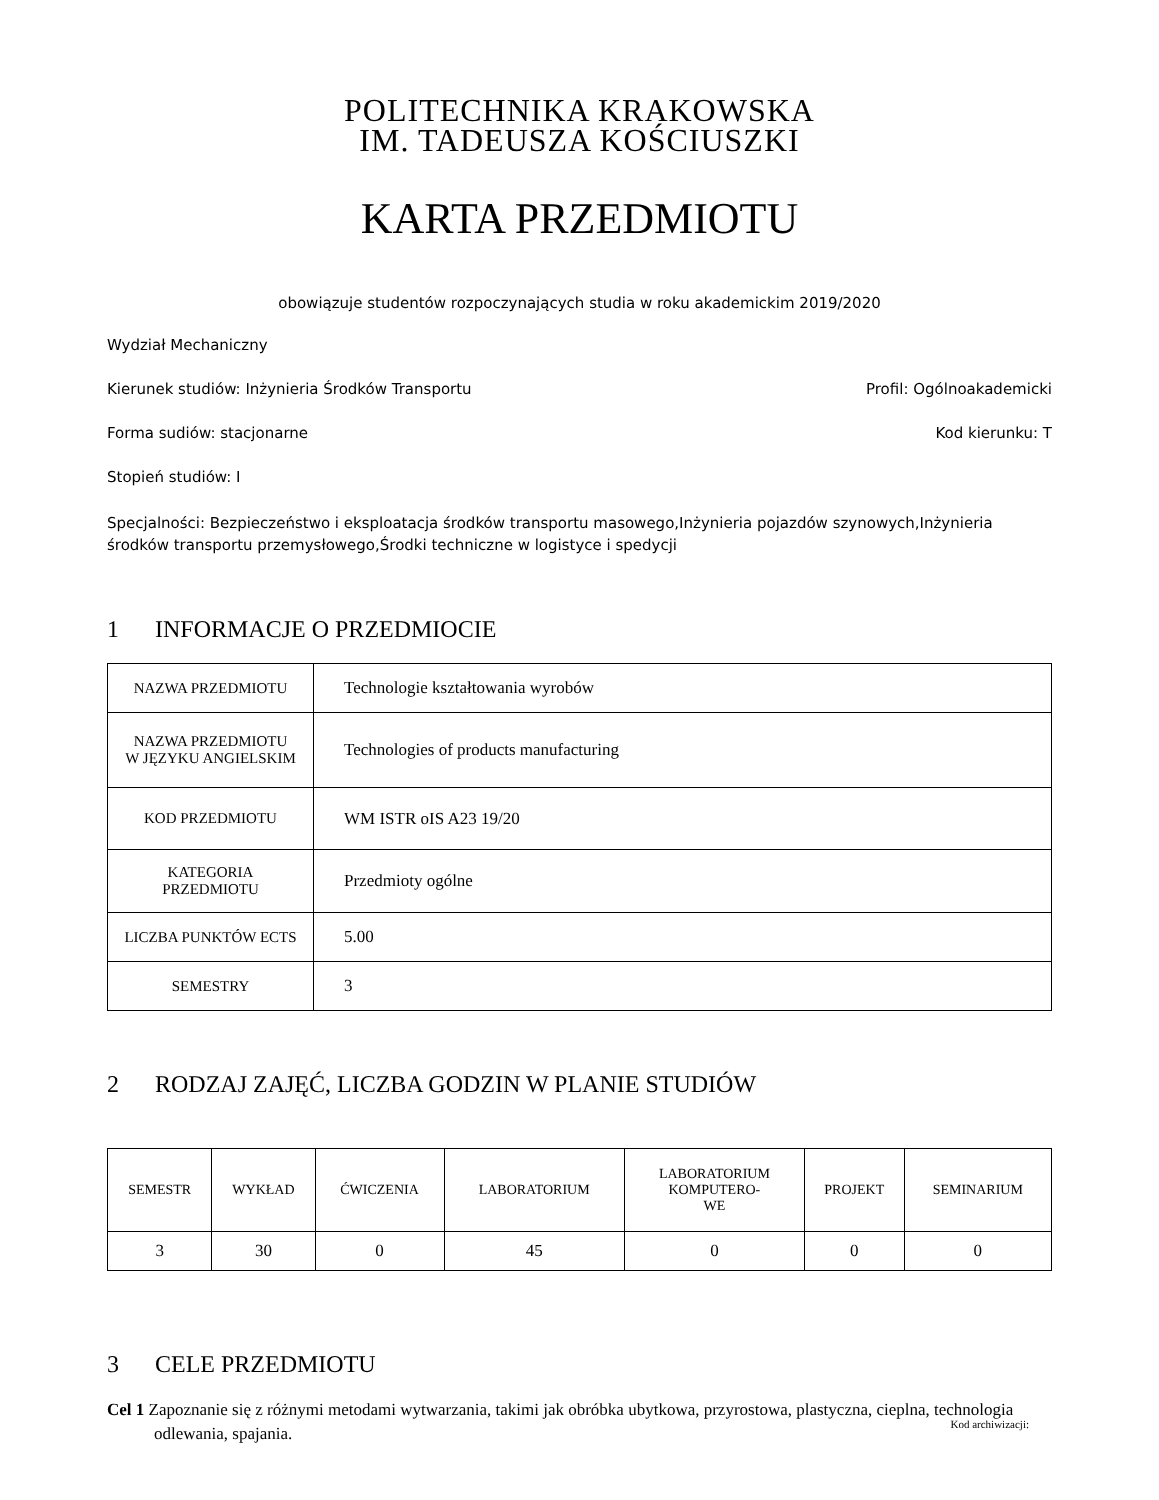POLITECHNIKA KRAKOWSKA
IM. TADEUSZA KOŚCIUSZKI
KARTA PRZEDMIOTU
obowiązuje studentów rozpoczynających studia w roku akademickim 2019/2020
Wydział Mechaniczny
Kierunek studiów: Inżynieria Środków Transportu Profil: Ogólnoakademicki
Forma sudiów: stacjonarne Kod kierunku: T
Stopień studiów: I
Specjalności: Bezpieczeństwo i eksploatacja środków transportu masowego,Inżynieria pojazdów szynowych,Inżynieria środków transportu przemysłowego,Środki techniczne w logistyce i spedycji
1 INFORMACJE O PRZEDMIOCIE
| NAZWA PRZEDMIOTU | Technologie kształtowania wyrobów |
| NAZWA PRZEDMIOTU W JĘZYKU ANGIELSKIM | Technologies of products manufacturing |
| KOD PRZEDMIOTU | WM ISTR oIS A23 19/20 |
| KATEGORIA PRZEDMIOTU | Przedmioty ogólne |
| LICZBA PUNKTÓW ECTS | 5.00 |
| SEMESTRY | 3 |
2 RODZAJ ZAJĘĆ, LICZBA GODZIN W PLANIE STUDIÓW
| SEMESTR | WYKŁAD | ĆWICZENIA | LABORATORIUM | LABORATORIUM KOMPUTERO- WE | PROJEKT | SEMINARIUM |
| --- | --- | --- | --- | --- | --- | --- |
| 3 | 30 | 0 | 45 | 0 | 0 | 0 |
3 CELE PRZEDMIOTU
Cel 1 Zapoznanie się z różnymi metodami wytwarzania, takimi jak obróbka ubytkowa, przyrostowa, plastyczna, cieplna, technologia odlewania, spajania.
Kod archiwizacji: